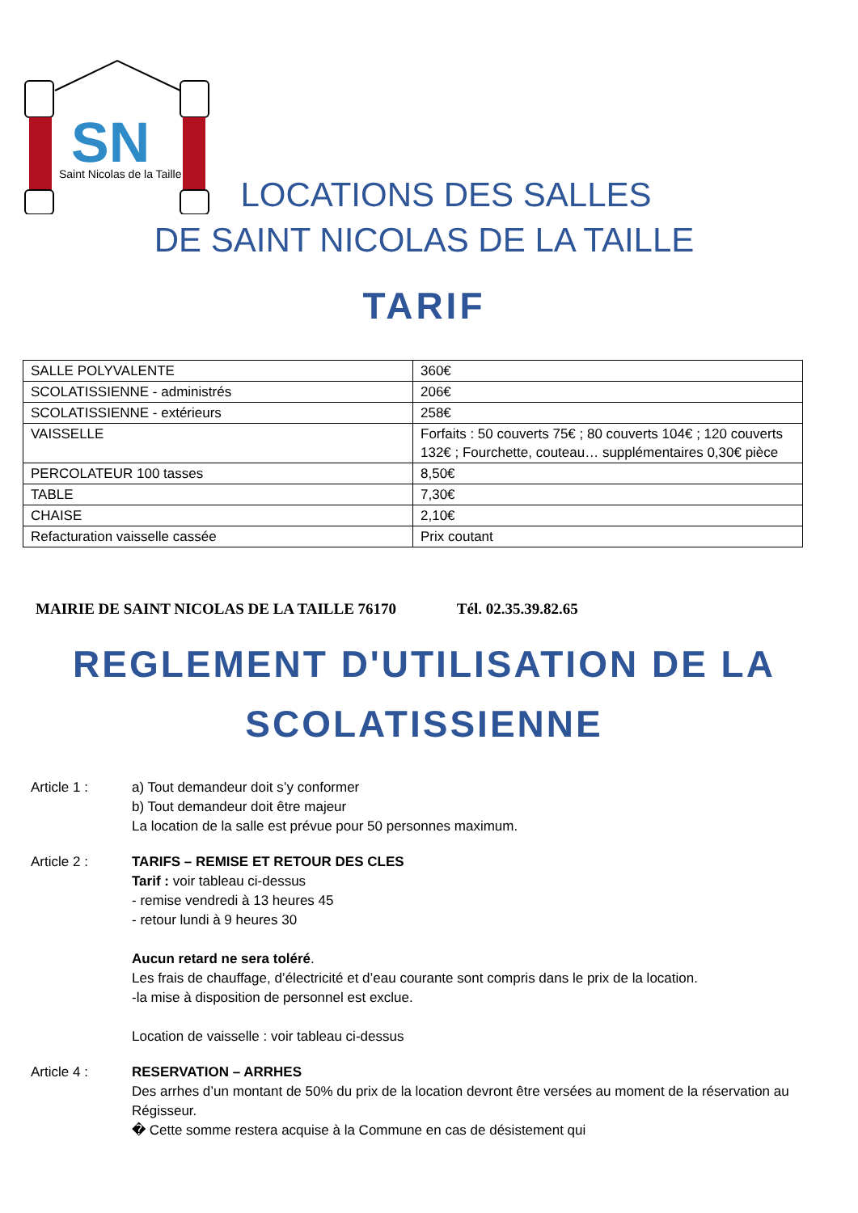SN
Saint Nicolas de la Taille
LOCATIONS DES SALLES
DE SAINT NICOLAS DE LA TAILLE
TARIF
| SALLE POLYVALENTE | 360€ |
| SCOLATISSIENNE - administrés | 206€ |
| SCOLATISSIENNE - extérieurs | 258€ |
| VAISSELLE | Forfaits : 50 couverts 75€ ; 80 couverts 104€ ; 120 couverts 132€ ; Fourchette, couteau… supplémentaires 0,30€ pièce |
| PERCOLATEUR 100 tasses | 8,50€ |
| TABLE | 7,30€ |
| CHAISE | 2,10€ |
| Refacturation vaisselle cassée | Prix coutant |
MAIRIE DE SAINT NICOLAS DE LA TAILLE 76170 Tél. 02.35.39.82.65
REGLEMENT D'UTILISATION DE LA
SCOLATISSIENNE
Article 1 : a) Tout demandeur doit s’y conformer
b) Tout demandeur doit être majeur
La location de la salle est prévue pour 50 personnes maximum.
Article 2 : TARIFS – REMISE ET RETOUR DES CLES
Tarif : voir tableau ci-dessus
- remise vendredi à 13 heures 45
- retour lundi à 9 heures 30
Aucun retard ne sera toléré.
Les frais de chauffage, d’électricité et d’eau courante sont compris dans le prix de la location.
-la mise à disposition de personnel est exclue.
Location de vaisselle : voir tableau ci-dessus
Article 4 : RESERVATION – ARRHES
Des arrhes d’un montant de 50% du prix de la location devront être versées au moment de la réservation au Régisseur.
� Cette somme restera acquise à la Commune en cas de désistement qui